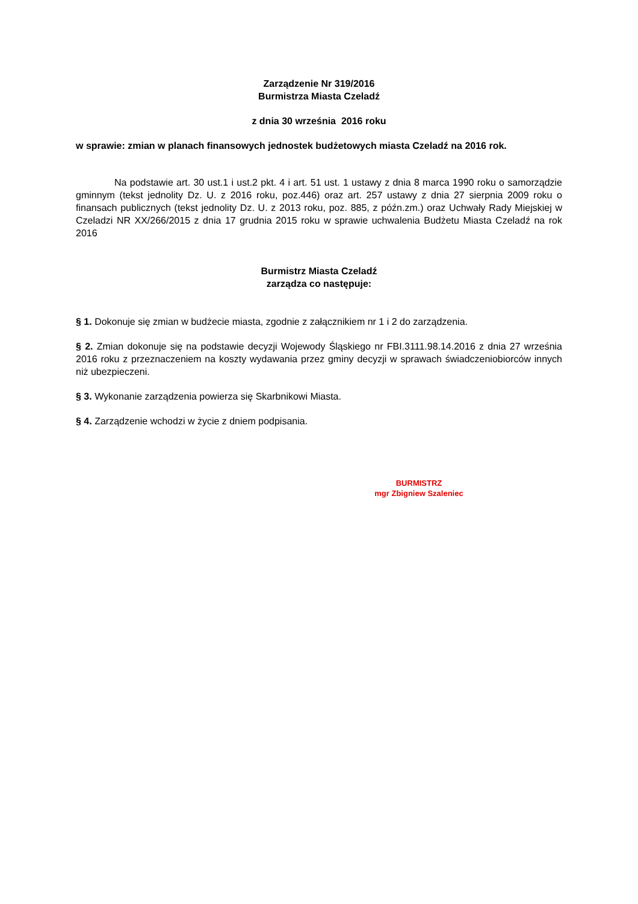Zarządzenie Nr 319/2016
Burmistrza Miasta Czeladź
z dnia 30 września 2016 roku
w sprawie: zmian w planach finansowych jednostek budżetowych miasta Czeladź na 2016 rok.
Na podstawie art. 30 ust.1 i ust.2 pkt. 4 i art. 51 ust. 1 ustawy z dnia 8 marca 1990 roku o samorządzie gminnym (tekst jednolity Dz. U. z 2016 roku, poz.446) oraz art. 257 ustawy z dnia 27 sierpnia 2009 roku o finansach publicznych (tekst jednolity Dz. U. z 2013 roku, poz. 885, z późn.zm.) oraz Uchwały Rady Miejskiej w Czeladzi NR XX/266/2015 z dnia 17 grudnia 2015 roku w sprawie uchwalenia Budżetu Miasta Czeladź na rok 2016
Burmistrz Miasta Czeladź
zarządza co następuje:
§ 1. Dokonuje się zmian w budżecie miasta, zgodnie z załącznikiem nr 1 i 2 do zarządzenia.
§ 2. Zmian dokonuje się na podstawie decyzji Wojewody Śląskiego nr FBI.3111.98.14.2016 z dnia 27 września 2016 roku z przeznaczeniem na koszty wydawania przez gminy decyzji w sprawach świadczeniobiorców innych niż ubezpieczeni.
§ 3. Wykonanie zarządzenia powierza się Skarbnikowi Miasta.
§ 4. Zarządzenie wchodzi w życie z dniem podpisania.
BURMISTRZ
mgr Zbigniew Szaleniec